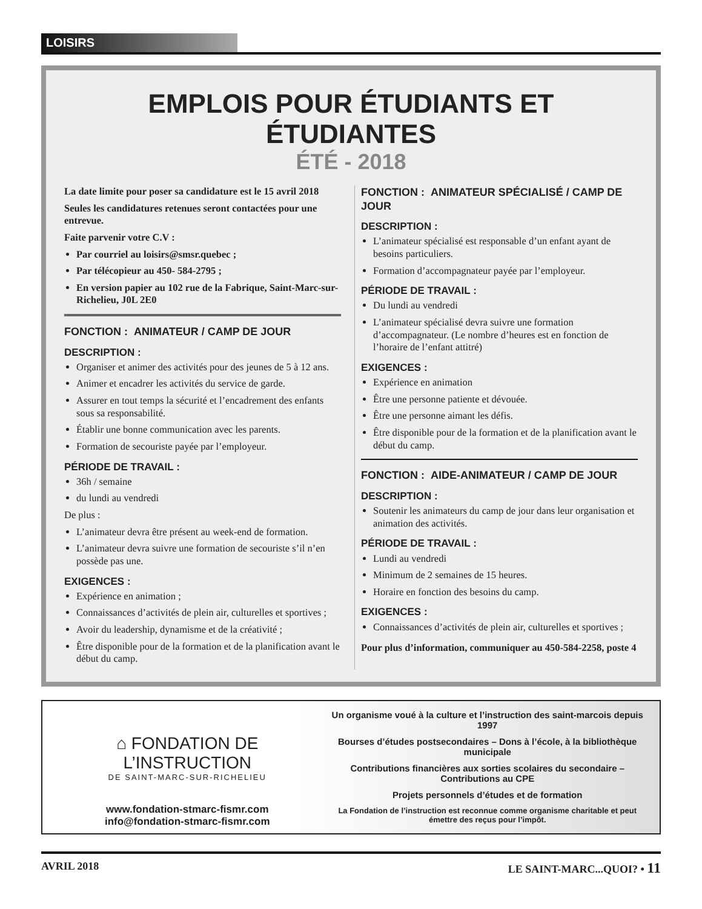LOISIRS
EMPLOIS POUR ÉTUDIANTS ET ÉTUDIANTES
ÉTÉ - 2018
La date limite pour poser sa candidature est le 15 avril 2018
Seules les candidatures retenues seront contactées pour une entrevue.
Faite parvenir votre C.V :
Par courriel au loisirs@smsr.quebec ;
Par télécopieur au 450- 584-2795 ;
En version papier au 102 rue de la Fabrique, Saint-Marc-sur-Richelieu, J0L 2E0
FONCTION : ANIMATEUR / CAMP DE JOUR
DESCRIPTION :
Organiser et animer des activités pour des jeunes de 5 à 12 ans.
Animer et encadrer les activités du service de garde.
Assurer en tout temps la sécurité et l’encadrement des enfants sous sa responsabilité.
Établir une bonne communication avec les parents.
Formation de secouriste payée par l’employeur.
PÉRIODE DE TRAVAIL :
36h / semaine
du lundi au vendredi
De plus :
L’animateur devra être présent au week-end de formation.
L’animateur devra suivre une formation de secouriste s’il n’en possède pas une.
EXIGENCES :
Expérience en animation ;
Connaissances d’activités de plein air, culturelles et sportives ;
Avoir du leadership, dynamisme et de la créativité ;
Être disponible pour de la formation et de la planification avant le début du camp.
FONCTION : ANIMATEUR SPÉCIALISÉ / CAMP DE JOUR
DESCRIPTION :
L’animateur spécialisé est responsable d’un enfant ayant de besoins particuliers.
Formation d’accompagnateur payée par l’employeur.
PÉRIODE DE TRAVAIL :
Du lundi au vendredi
L’animateur spécialisé devra suivre une formation d’accompagnateur. (Le nombre d’heures est en fonction de l’horaire de l’enfant attitré)
EXIGENCES :
Expérience en animation
Être une personne patiente et dévouée.
Être une personne aimant les défis.
Être disponible pour de la formation et de la planification avant le début du camp.
FONCTION : AIDE-ANIMATEUR / CAMP DE JOUR
DESCRIPTION :
Soutenir les animateurs du camp de jour dans leur organisation et animation des activités.
PÉRIODE DE TRAVAIL :
Lundi au vendredi
Minimum de 2 semaines de 15 heures.
Horaire en fonction des besoins du camp.
EXIGENCES :
Connaissances d’activités de plein air, culturelles et sportives ;
Pour plus d’information, communiquer au 450-584-2258, poste 4
⌂ FONDATION DE L’INSTRUCTION
DE SAINT-MARC-SUR-RICHELIEU
www.fondation-stmarc-fismr.com
info@fondation-stmarc-fismr.com
Un organisme voué à la culture et l’instruction des saint-marcois depuis 1997
Bourses d’études postsecondaires – Dons à l’école, à la bibliothèque municipale
Contributions financières aux sorties scolaires du secondaire – Contributions au CPE
Projets personnels d’études et de formation
La Fondation de l’instruction est reconnue comme organisme charitable et peut émettre des reçus pour l’impôt.
AVRIL 2018 LE SAINT-MARC...QUOI? • 11